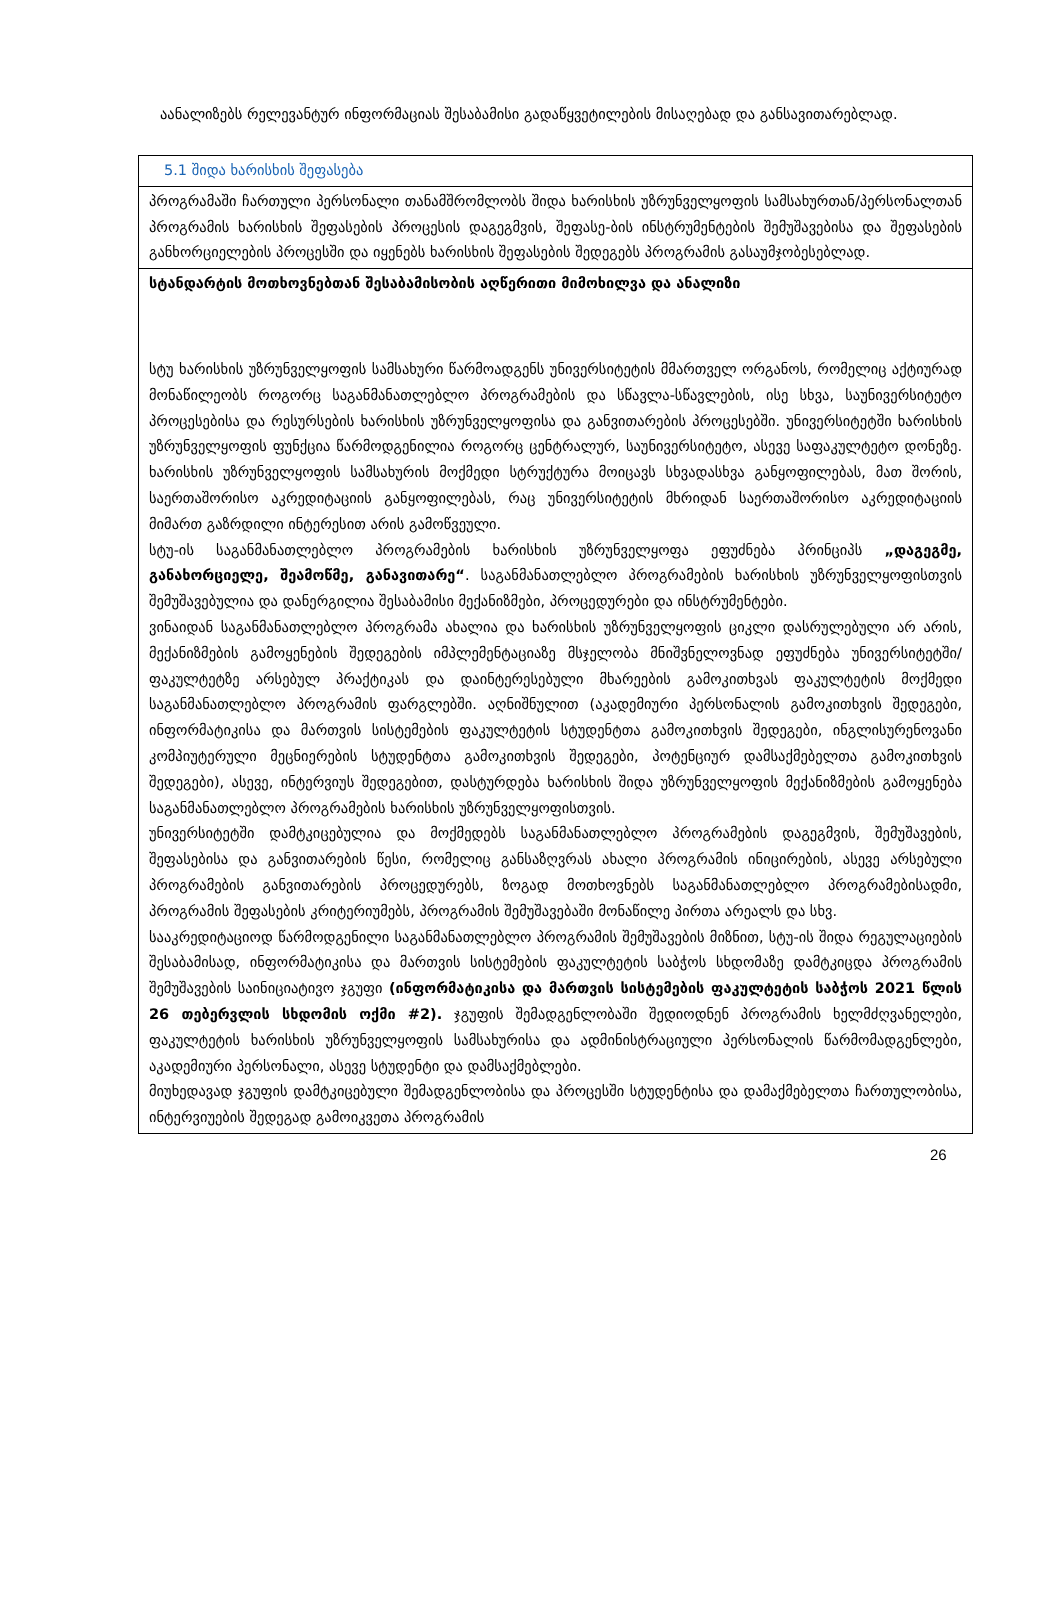აანალიზებს რელევანტურ ინფორმაციას შესაბამისი გადაწყვეტილების მისაღებად და განსავითარებლად.
| 5.1 შიდა ხარისხის შეფასება |
| პროგრამაში ჩართული პერსონალი თანამშრომლობს შიდა ხარისხის უზრუნველყოფის სამსახურთან/პერსონალთან პროგრამის ხარისხის შეფასების პროცესის დაგეგმვის, შეფასე-ბის ინსტრუმენტების შემუშავებისა და შეფასების განხორციელების პროცესში და იყენებს ხარისხის შეფასების შედეგებს პროგრამის გასაუმჯობესებლად. |
| სტანდარტის მოთხოვნებთან შესაბამისობის აღწერითი მიმოხილვა და ანალიზი სტუ ხარისხის უზრუნველყოფის სამსახური წარმოადგენს უნივერსიტეტის მმართველ ორგანოს, რომელიც აქტიურად მონაწილეობს როგორც საგანმანათლებლო პროგრამების და სწავლა-სწავლების, ისე სხვა, საუნივერსიტეტო პროცესებისა და რესურსების ხარისხის უზრუნველყოფისა და განვითარების პროცესებში. უნივერსიტეტში ხარისხის უზრუნველყოფის ფუნქცია წარმოდგენილია როგორც ცენტრალურ, საუნივერსიტეტო, ასევე საფაკულტეტო დონეზე. ხარისხის უზრუნველყოფის სამსახურის მოქმედი სტრუქტურა მოიცავს სხვადასხვა განყოფილებას, მათ შორის, საერთაშორისო აკრედიტაციის განყოფილებას, რაც უნივერსიტეტის მხრიდან საერთაშორისო აკრედიტაციის მიმართ გაზრდილი ინტერესით არის გამოწვეული. სტუ-ის საგანმანათლებლო პროგრამების ხარისხის უზრუნველყოფა ეფუძნება პრინციპს „დაგეგმე, განახორციელე, შეამოწმე, განავითარე“ . საგანმანათლებლო პროგრამების ხარისხის უზრუნველყოფისთვის შემუშავებულია და დანერგილია შესაბამისი მექანიზმები, პროცედურები და ინსტრუმენტები. ვინაიდან საგანმანათლებლო პროგრამა ახალია და ხარისხის უზრუნველყოფის ციკლი დასრულებული არ არის, მექანიზმების გამოყენების შედეგების იმპლემენტაციაზე მსჯელობა მნიშვნელოვნად ეფუძნება უნივერსიტეტში/ფაკულტეტზე არსებულ პრაქტიკას და დაინტერესებული მხარეების გამოკითხვას ფაკულტეტის მოქმედი საგანმანათლებლო პროგრამის ფარგლებში. აღნიშნულით (აკადემიური პერსონალის გამოკითხვის შედეგები, ინფორმატიკისა და მართვის სისტემების ფაკულტეტის სტუდენტთა გამოკითხვის შედეგები, ინგლისურენოვანი კომპიუტერული მეცნიერების სტუდენტთა გამოკითხვის შედეგები, პოტენციურ დამსაქმებელთა გამოკითხვის შედეგები), ასევე, ინტერვიუს შედეგებით, დასტურდება ხარისხის შიდა უზრუნველყოფის მექანიზმების გამოყენება საგანმანათლებლო პროგრამების ხარისხის უზრუნველყოფისთვის. უნივერსიტეტში დამტკიცებულია და მოქმედებს საგანმანათლებლო პროგრამების დაგეგმვის, შემუშავების, შეფასებისა და განვითარების წესი, რომელიც განსაზღვრას ახალი პროგრამის ინიცირების, ასევე არსებული პროგრამების განვითარების პროცედურებს, ზოგად მოთხოვნებს საგანმანათლებლო პროგრამებისადმი, პროგრამის შეფასების კრიტერიუმებს, პროგრამის შემუშავებაში მონაწილე პირთა არეალს და სხვ. სააკრედიტაციოდ წარმოდგენილი საგანმანათლებლო პროგრამის შემუშავების მიზნით, სტუ-ის შიდა რეგულაციების შესაბამისად, ინფორმატიკისა და მართვის სისტემების ფაკულტეტის საბჭოს სხდომაზე დამტკიცდა პროგრამის შემუშავების საინიციატივო ჯგუფი (ინფორმატიკისა და მართვის სისტემების ფაკულტეტის საბჭოს 2021 წლის 26 თებერვლის სხდომის ოქმი #2). ჯგუფის შემადგენლობაში შედიოდნენ პროგრამის ხელმძღვანელები, ფაკულტეტის ხარისხის უზრუნველყოფის სამსახურისა და ადმინისტრაციული პერსონალის წარმომადგენლები, აკადემიური პერსონალი, ასევე სტუდენტი და დამსაქმებლები. მიუხედავად ჯგუფის დამტკიცებული შემადგენლობისა და პროცესში სტუდენტისა და დამაქმებელთა ჩართულობისა, ინტერვიუების შედეგად გამოიკვეთა პროგრამის |
26